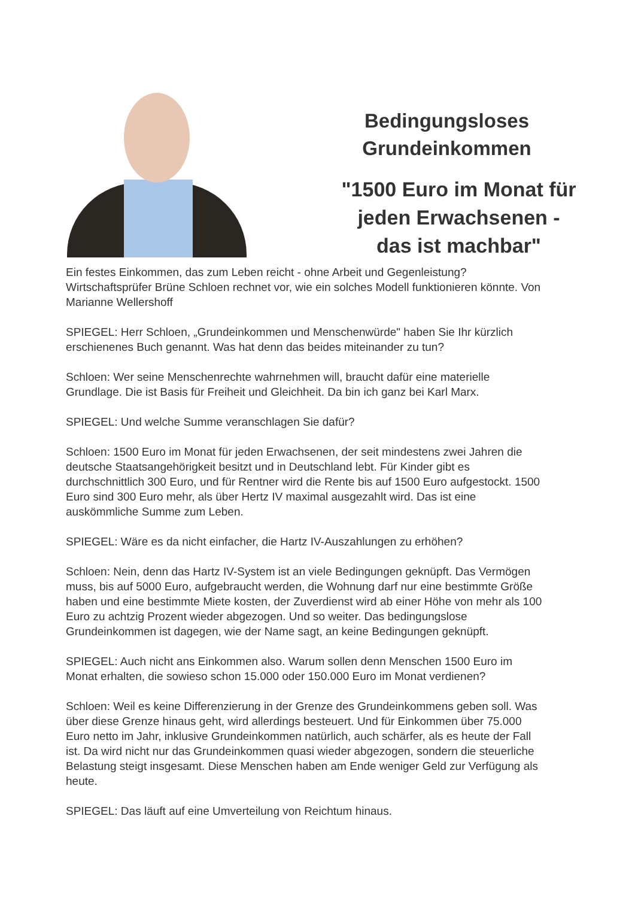Bedingungsloses
Grundeinkommen
"1500 Euro im Monat für
jeden Erwachsenen -
das ist machbar"
Ein festes Einkommen, das zum Leben reicht - ohne Arbeit und Gegenleistung? Wirtschaftsprüfer Brüne Schloen rechnet vor, wie ein solches Modell funktionieren könnte. Von Marianne Wellershoff
SPIEGEL: Herr Schloen, „Grundeinkommen und Menschenwürde" haben Sie Ihr kürzlich erschienenes Buch genannt. Was hat denn das beides miteinander zu tun?
Schloen: Wer seine Menschenrechte wahrnehmen will, braucht dafür eine materielle Grundlage. Die ist Basis für Freiheit und Gleichheit. Da bin ich ganz bei Karl Marx.
SPIEGEL: Und welche Summe veranschlagen Sie dafür?
Schloen: 1500 Euro im Monat für jeden Erwachsenen, der seit mindestens zwei Jahren die deutsche Staatsangehörigkeit besitzt und in Deutschland lebt. Für Kinder gibt es durchschnittlich 300 Euro, und für Rentner wird die Rente bis auf 1500 Euro aufgestockt. 1500 Euro sind 300 Euro mehr, als über Hertz IV maximal ausgezahlt wird. Das ist eine auskömmliche Summe zum Leben.
SPIEGEL: Wäre es da nicht einfacher, die Hartz IV-Auszahlungen zu erhöhen?
Schloen: Nein, denn das Hartz IV-System ist an viele Bedingungen geknüpft. Das Vermögen muss, bis auf 5000 Euro, aufgebraucht werden, die Wohnung darf nur eine bestimmte Größe haben und eine bestimmte Miete kosten, der Zuverdienst wird ab einer Höhe von mehr als 100 Euro zu achtzig Prozent wieder abgezogen. Und so weiter. Das bedingungslose Grundeinkommen ist dagegen, wie der Name sagt, an keine Bedingungen geknüpft.
SPIEGEL: Auch nicht ans Einkommen also. Warum sollen denn Menschen 1500 Euro im Monat erhalten, die sowieso schon 15.000 oder 150.000 Euro im Monat verdienen?
Schloen: Weil es keine Differenzierung in der Grenze des Grundeinkommens geben soll. Was über diese Grenze hinaus geht, wird allerdings besteuert. Und für Einkommen über 75.000 Euro netto im Jahr, inklusive Grundeinkommen natürlich, auch schärfer, als es heute der Fall ist. Da wird nicht nur das Grundeinkommen quasi wieder abgezogen, sondern die steuerliche Belastung steigt insgesamt. Diese Menschen haben am Ende weniger Geld zur Verfügung als heute.
SPIEGEL: Das läuft auf eine Umverteilung von Reichtum hinaus.